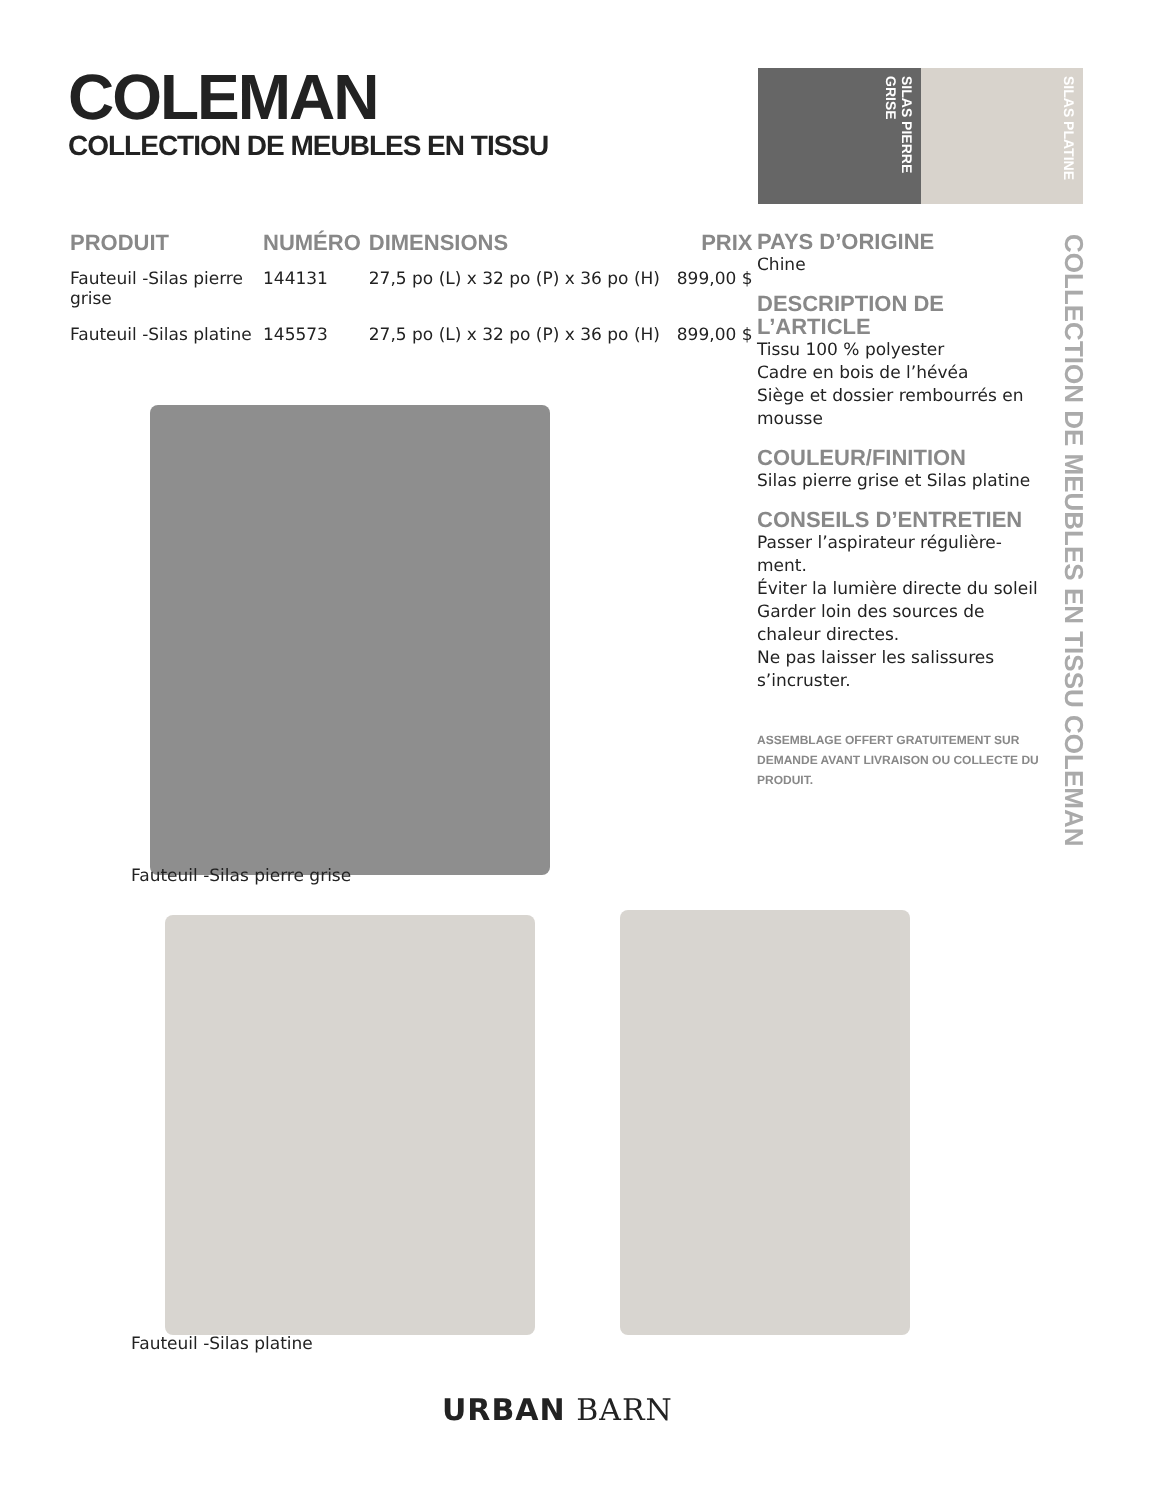COLEMAN
COLLECTION DE MEUBLES EN TISSU
SILAS PIERRE GRISE
SILAS PLATINE
| PRODUIT | NUMÉRO | DIMENSIONS | PRIX |
| --- | --- | --- | --- |
| Fauteuil -Silas pierre grise | 144131 | 27,5 po (L) x 32 po (P) x 36 po (H) | 899,00 $ |
| Fauteuil -Silas platine | 145573 | 27,5 po (L) x 32 po (P) x 36 po (H) | 899,00 $ |
PAYS D’ORIGINE
Chine
DESCRIPTION DE L’ARTICLE
Tissu 100 % polyester
Cadre en bois de l’hévéa
Siège et dossier rembourrés en mousse
COULEUR/FINITION
Silas pierre grise et Silas platine
CONSEILS D’ENTRETIEN
Passer l’aspirateur régulière-ment.
Éviter la lumière directe du soleil
Garder loin des sources de chaleur directes.
Ne pas laisser les salissures s’incruster.
ASSEMBLAGE OFFERT GRATUITEMENT SUR DEMANDE AVANT LIVRAISON OU COLLECTE DU PRODUIT.
COLLECTION DE MEUBLES EN TISSU COLEMAN
Fauteuil -Silas pierre grise
Fauteuil -Silas platine
URBAN BARN